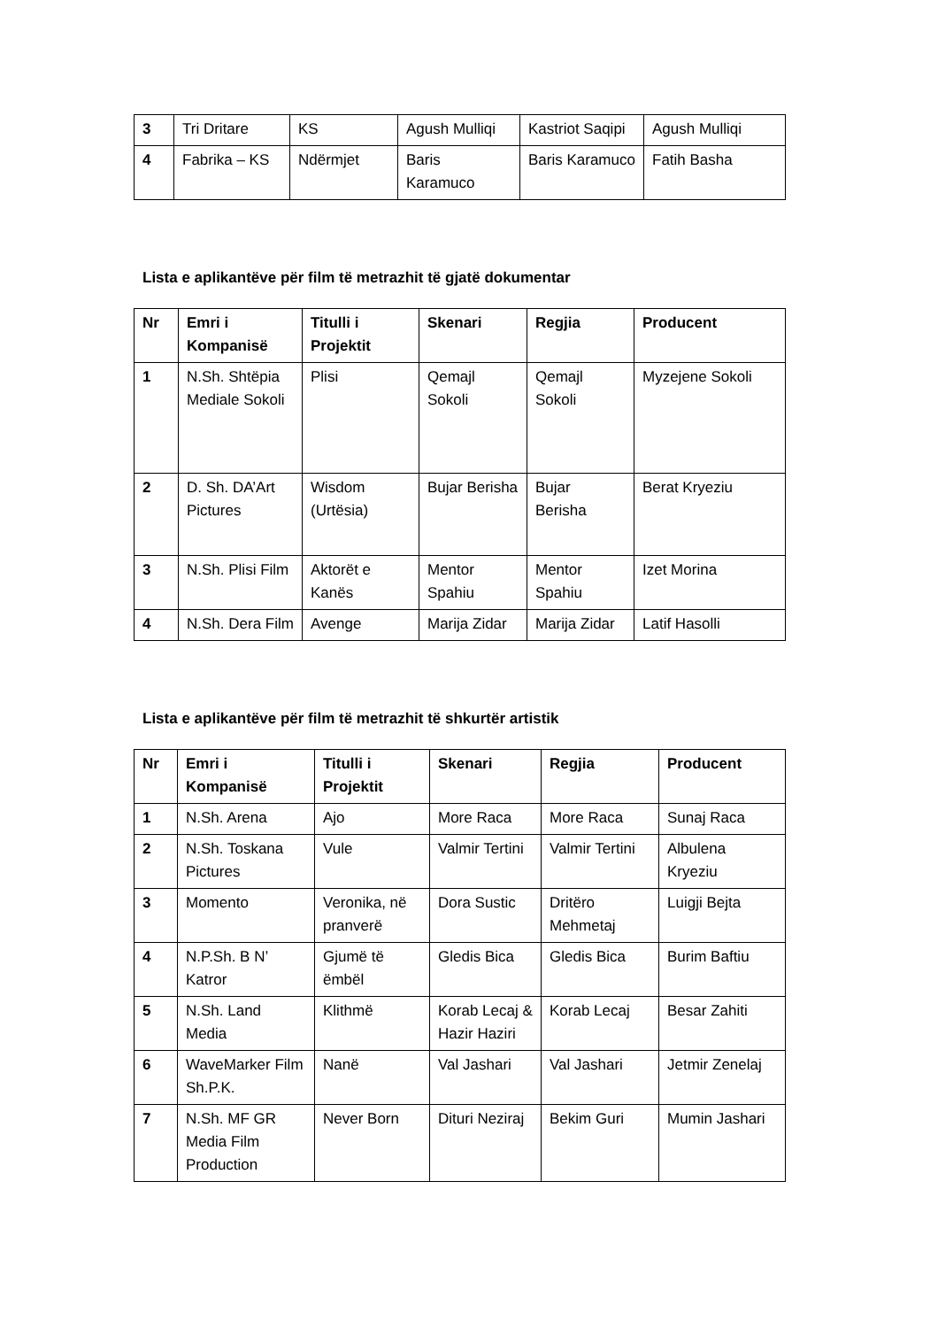| 3 | Tri Dritare | KS | Agush Mulliqi | Kastriot Saqipi | Agush Mulliqi |
| 4 | Fabrika – KS | Ndërmjet | Baris Karamuco | Baris Karamuco | Fatih Basha |
Lista e aplikantëve për film të metrazhit të gjatë dokumentar
| Nr | Emri i Kompanisë | Titulli i Projektit | Skenari | Regjia | Producent |
| --- | --- | --- | --- | --- | --- |
| 1 | N.Sh. Shtëpia Mediale Sokoli | Plisi | Qemajl Sokoli | Qemajl Sokoli | Myzejene Sokoli |
| 2 | D. Sh. DA’Art Pictures | Wisdom (Urtësia) | Bujar Berisha | Bujar Berisha | Berat Kryeziu |
| 3 | N.Sh. Plisi Film | Aktorët e Kanës | Mentor Spahiu | Mentor Spahiu | Izet Morina |
| 4 | N.Sh. Dera Film | Avenge | Marija Zidar | Marija Zidar | Latif Hasolli |
Lista e aplikantëve për film të metrazhit të shkurtër artistik
| Nr | Emri i Kompanisë | Titulli i Projektit | Skenari | Regjia | Producent |
| --- | --- | --- | --- | --- | --- |
| 1 | N.Sh. Arena | Ajo | More Raca | More Raca | Sunaj Raca |
| 2 | N.Sh. Toskana Pictures | Vule | Valmir Tertini | Valmir Tertini | Albulena Kryeziu |
| 3 | Momento | Veronika, në pranverë | Dora Sustic | Dritëro Mehmetaj | Luigji Bejta |
| 4 | N.P.Sh. B N’ Katror | Gjumë të ëmbël | Gledis Bica | Gledis Bica | Burim Baftiu |
| 5 | N.Sh. Land Media | Klithmë | Korab Lecaj & Hazir Haziri | Korab Lecaj | Besar Zahiti |
| 6 | WaveMarker Film Sh.P.K. | Nanë | Val Jashari | Val Jashari | Jetmir Zenelaj |
| 7 | N.Sh. MF GR Media Film Production | Never Born | Dituri Neziraj | Bekim Guri | Mumin Jashari |